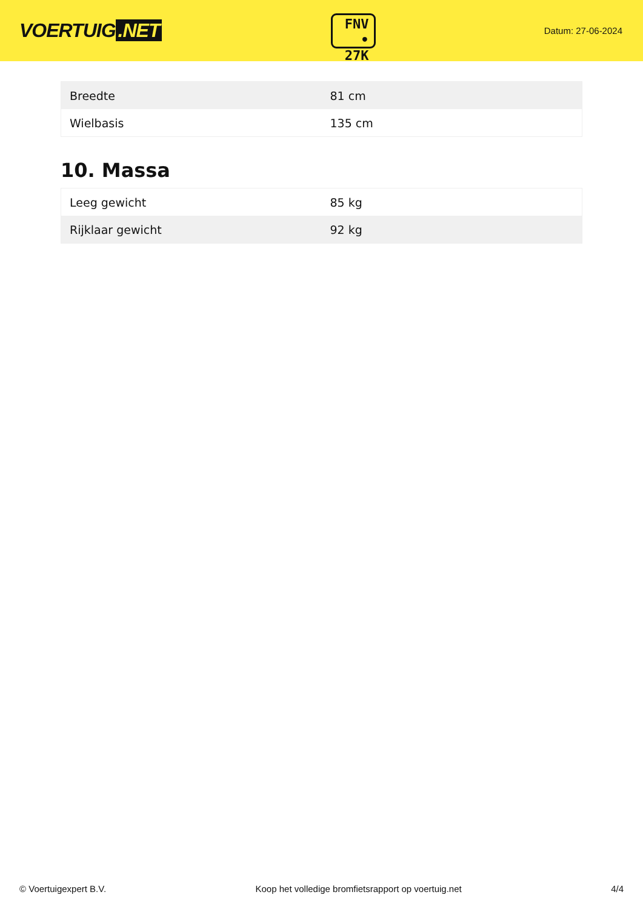VOERTUIG.NET
FNV
• 27K
Datum: 27-06-2024
| Breedte | 81 cm |
| Wielbasis | 135 cm |
10. Massa
| Leeg gewicht | 85 kg |
| Rijklaar gewicht | 92 kg |
© Voertuigexpert B.V. Koop het volledige bromfietsrapport op voertuig.net 4/4